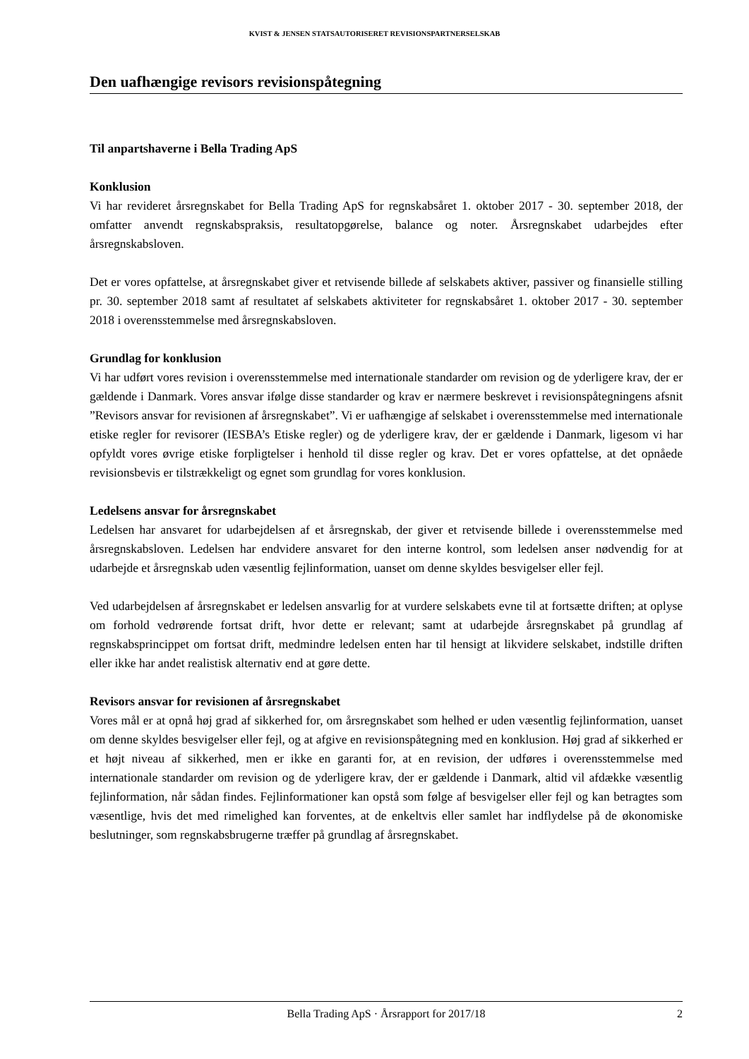KVIST & JENSEN STATSAUTORISERET REVISIONSPARTNERSELSKAB
Den uafhængige revisors revisionspåtegning
Til anpartshaverne i Bella Trading ApS
Konklusion
Vi har revideret årsregnskabet for Bella Trading ApS for regnskabsåret 1. oktober 2017 - 30. september 2018, der omfatter anvendt regnskabspraksis, resultatopgørelse, balance og noter. Årsregnskabet udarbejdes efter årsregnskabsloven.
Det er vores opfattelse, at årsregnskabet giver et retvisende billede af selskabets aktiver, passiver og finansielle stilling pr. 30. september 2018 samt af resultatet af selskabets aktiviteter for regnskabsåret 1. oktober 2017 - 30. september 2018 i overensstemmelse med årsregnskabsloven.
Grundlag for konklusion
Vi har udført vores revision i overensstemmelse med internationale standarder om revision og de yderligere krav, der er gældende i Danmark. Vores ansvar ifølge disse standarder og krav er nærmere beskrevet i revisionspåtegningens afsnit ”Revisors ansvar for revisionen af årsregnskabet”. Vi er uafhængige af selskabet i overensstemmelse med internationale etiske regler for revisorer (IESBA’s Etiske regler) og de yderligere krav, der er gældende i Danmark, ligesom vi har opfyldt vores øvrige etiske forpligtelser i henhold til disse regler og krav. Det er vores opfattelse, at det opnåede revisionsbevis er tilstrækkeligt og egnet som grundlag for vores konklusion.
Ledelsens ansvar for årsregnskabet
Ledelsen har ansvaret for udarbejdelsen af et årsregnskab, der giver et retvisende billede i overensstemmelse med årsregnskabsloven. Ledelsen har endvidere ansvaret for den interne kontrol, som ledelsen anser nødvendig for at udarbejde et årsregnskab uden væsentlig fejlinformation, uanset om denne skyldes besvigelser eller fejl.
Ved udarbejdelsen af årsregnskabet er ledelsen ansvarlig for at vurdere selskabets evne til at fortsætte driften; at oplyse om forhold vedrørende fortsat drift, hvor dette er relevant; samt at udarbejde årsregnskabet på grundlag af regnskabsprincippet om fortsat drift, medmindre ledelsen enten har til hensigt at likvidere selskabet, indstille driften eller ikke har andet realistisk alternativ end at gøre dette.
Revisors ansvar for revisionen af årsregnskabet
Vores mål er at opnå høj grad af sikkerhed for, om årsregnskabet som helhed er uden væsentlig fejlinformation, uanset om denne skyldes besvigelser eller fejl, og at afgive en revisionspåtegning med en konklusion. Høj grad af sikkerhed er et højt niveau af sikkerhed, men er ikke en garanti for, at en revision, der udføres i overensstemmelse med internationale standarder om revision og de yderligere krav, der er gældende i Danmark, altid vil afdække væsentlig fejlinformation, når sådan findes. Fejlinformationer kan opstå som følge af besvigelser eller fejl og kan betragtes som væsentlige, hvis det med rimelighed kan forventes, at de enkeltvis eller samlet har indflydelse på de økonomiske beslutninger, som regnskabsbrugerne træffer på grundlag af årsregnskabet.
Bella Trading ApS · Årsrapport for 2017/18 2